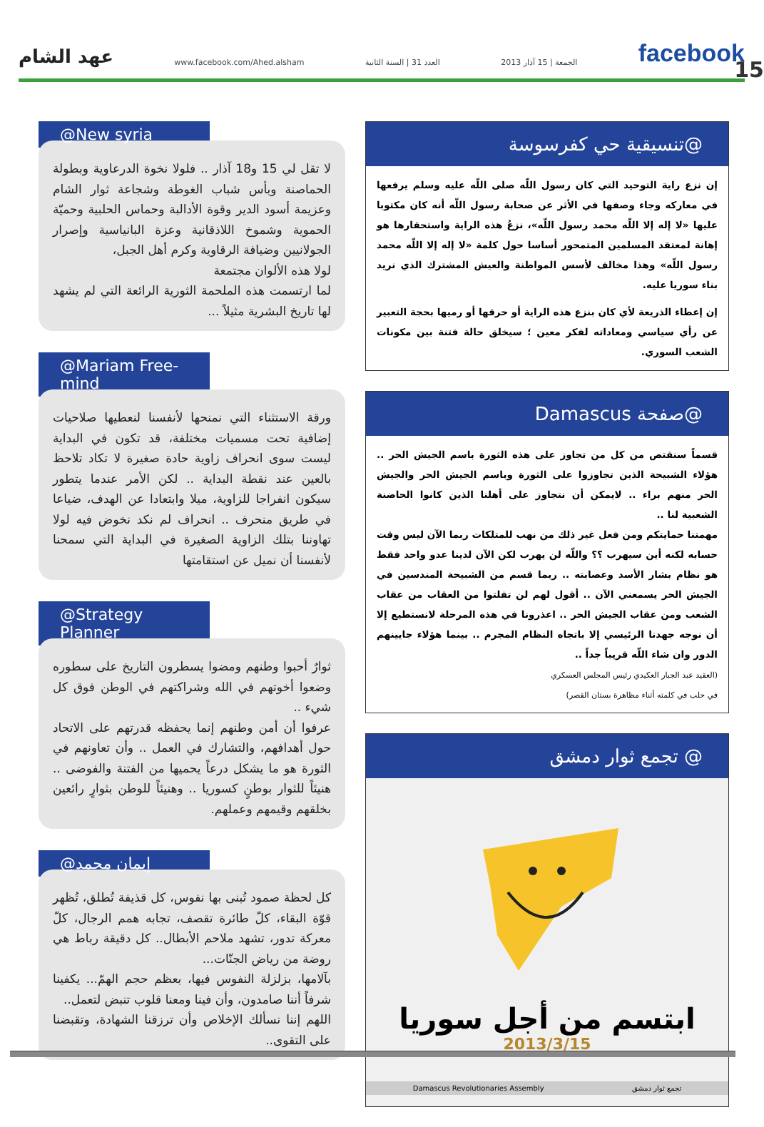عهد الشام www.facebook.com/Ahed.alsham العدد 31 | السنة الثانية الجمعة | 15 آذار 2013 facebook
15
@New syria
لا تقل لي 15 و18 آذار .. فلولا نخوة الدرعاوية وبطولة الحماصنة وبأس شباب الغوطة وشجاعة ثوار الشام وعزيمة أسود الدير وقوة الأدالبة وحماس الحلبية وحميّة الحموية وشموخ اللاذقانية وعزة البانياسية وإصرار الجولانيين وضيافة الرقاوية وكرم أهل الجبل،
لولا هذه الألوان مجتمعة
لما ارتسمت هذه الملحمة الثورية الرائعة التي لم يشهد لها تاريخ البشرية مثيلاً ...
@Mariam Free-mind
ورقة الاستثناء التي نمنحها لأنفسنا لنعطيها صلاحيات إضافية تحت مسميات مختلفة، قد تكون في البداية ليست سوى انحراف زاوية حادة صغيرة لا تكاد تلاحظ بالعين عند نقطة البداية .. لكن الأمر عندما يتطور سيكون انفراجا للزاوية، ميلا وابتعادا عن الهدف، ضياعا في طريق منحرف .. انحراف لم نكد نخوض فيه لولا تهاوننا بتلك الزاوية الصغيرة في البداية التي سمحنا لأنفسنا أن نميل عن استقامتها
@Strategy Planner
ثوارٌ أحبوا وطنهم ومضوا يسطرون التاريخ على سطوره وضعوا أخوتهم في الله وشراكتهم في الوطن فوق كل شيء ..
عرفوا أن أمن وطنهم إنما يحفظه قدرتهم على الاتحاد حول أهدافهم، والتشارك في العمل .. وأن تعاونهم في الثورة هو ما يشكل درعاً يحميها من الفتنة والفوضى .. هنيئاً للثوار بوطنٍ كسوريا .. وهنيئاً للوطن بثوارٍ رائعين بخلقهم وقيمهم وعملهم.
إيمان محمد@
كل لحظة صمود تُبنى بها نفوس، كل قذيفة تُطلق، تُظهر قوّة البقاء، كلّ طائرة تقصف، تجابه همم الرجال، كلّ معركة تدور، تشهد ملاحم الأبطال.. كل دقيقة رباط هي روضة من رياض الجنّات...
بآلامها، بزلزلة النفوس فيها، بعظم حجم الهمّ... يكفينا شرفاً أننا صامدون، وأن فينا ومعنا قلوب تنبض لتعمل..
اللهم إننا نسألك الإخلاص وأن ترزقنا الشهادة، وتقبضنا على التقوى..
@تنسيقية حي كفرسوسة
إن نزع راية التوحيد التي كان رسول اللّه صلى اللّه عليه وسلم يرفعها في معاركه وجاء وصفها في الأثر عن صحابة رسول اللّه أنه كان مكتوبا عليها «لا إله إلا اللّه محمد رسول اللّه»، نزعُ هذه الراية واستحقارها هو إهانة لمعتقد المسلمين المتمحور أساسا حول كلمة «لا إله إلا اللّه محمد رسول اللّه» وهذا مخالف لأسس المواطنة والعيش المشترك الذي نريد بناء سوريا عليه.
إن إعطاء الذريعة لأي كان بنزع هذه الراية أو حرقها أو رميها بحجة التعبير عن رأي سياسي ومعاداته لفكر معين ؛ سيخلق حالة فتنة بين مكونات الشعب السوري.
@صفحة Damascus
قسماً سنقتص من كل من تجاوز على هذه الثورة باسم الجيش الحر .. هؤلاء الشبيحة الذين تجاوزوا على الثورة وباسم الجيش الحر والجيش الحر منهم براء .. لايمكن أن نتجاوز على أهلنا الذين كانوا الحاضنة الشعبية لنا ..
مهمتنا حمايتكم ومن فعل غير ذلك من نهب للمتلكات ربما الآن ليس وقت حسابه لكنه أين سيهرب ؟؟ واللّه لن يهرب لكن الآن لدينا عدو واحد فقط هو نظام بشار الأسد وعصابته .. ربما قسم من الشبيحة المندسين في الجيش الحر يسمعني الآن .. أقول لهم لن تفلتوا من العقاب من عقاب الشعب ومن عقاب الجيش الحر .. اعذرونا في هذه المرحلة لانستطيع إلا أن نوجه جهدنا الرئيسي إلا باتجاه النظام المجرم .. بينما هؤلاء جايينهم الدور وان شاء اللّه قريباً جداً ..
(العقيد عبد الجبار العكيدي رئيس المجلس العسكري
في حلب في كلمته أثناء مظاهرة بستان القصر)
@ تجمع ثوار دمشق
ابتسم من أجل سوريا
2013/3/15
Damascus Revolutionaries Assembly تجمع ثوار دمشق